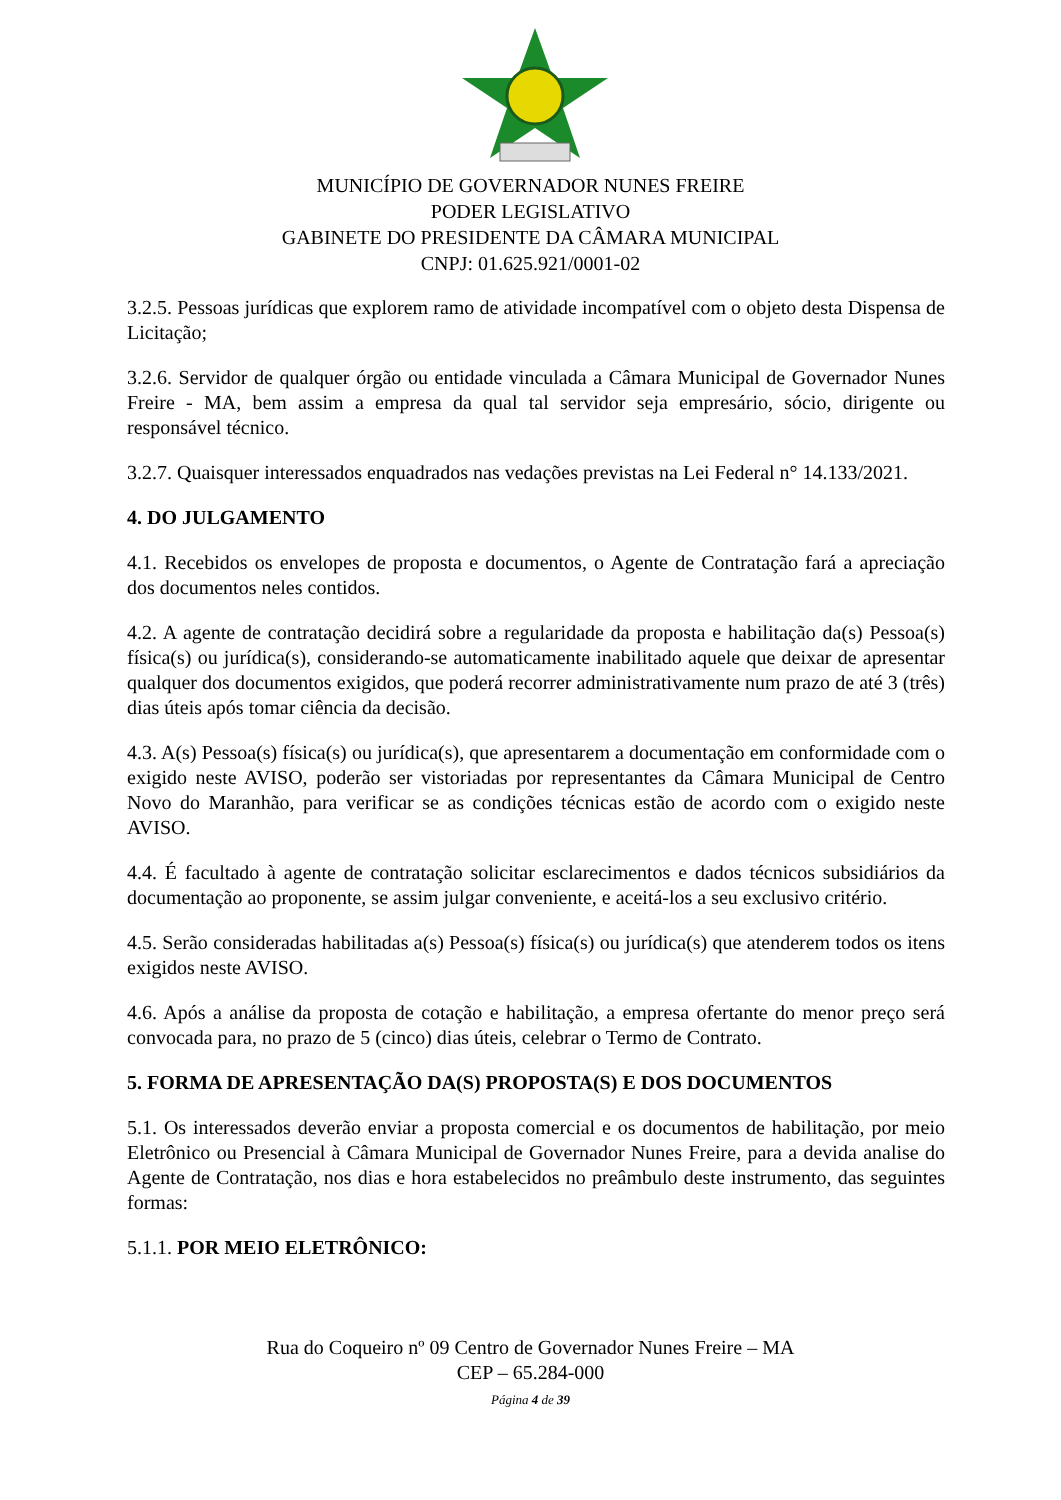MUNICÍPIO DE GOVERNADOR NUNES FREIRE
PODER LEGISLATIVO
GABINETE DO PRESIDENTE DA CÂMARA MUNICIPAL
CNPJ: 01.625.921/0001-02
3.2.5. Pessoas jurídicas que explorem ramo de atividade incompatível com o objeto desta Dispensa de Licitação;
3.2.6. Servidor de qualquer órgão ou entidade vinculada a Câmara Municipal de Governador Nunes Freire - MA, bem assim a empresa da qual tal servidor seja empresário, sócio, dirigente ou responsável técnico.
3.2.7. Quaisquer interessados enquadrados nas vedações previstas na Lei Federal n° 14.133/2021.
4. DO JULGAMENTO
4.1. Recebidos os envelopes de proposta e documentos, o Agente de Contratação fará a apreciação dos documentos neles contidos.
4.2. A agente de contratação decidirá sobre a regularidade da proposta e habilitação da(s) Pessoa(s) física(s) ou jurídica(s), considerando-se automaticamente inabilitado aquele que deixar de apresentar qualquer dos documentos exigidos, que poderá recorrer administrativamente num prazo de até 3 (três) dias úteis após tomar ciência da decisão.
4.3. A(s) Pessoa(s) física(s) ou jurídica(s), que apresentarem a documentação em conformidade com o exigido neste AVISO, poderão ser vistoriadas por representantes da Câmara Municipal de Centro Novo do Maranhão, para verificar se as condições técnicas estão de acordo com o exigido neste AVISO.
4.4. É facultado à agente de contratação solicitar esclarecimentos e dados técnicos subsidiários da documentação ao proponente, se assim julgar conveniente, e aceitá-los a seu exclusivo critério.
4.5. Serão consideradas habilitadas a(s) Pessoa(s) física(s) ou jurídica(s) que atenderem todos os itens exigidos neste AVISO.
4.6. Após a análise da proposta de cotação e habilitação, a empresa ofertante do menor preço será convocada para, no prazo de 5 (cinco) dias úteis, celebrar o Termo de Contrato.
5. FORMA DE APRESENTAÇÃO DA(S) PROPOSTA(S) E DOS DOCUMENTOS
5.1. Os interessados deverão enviar a proposta comercial e os documentos de habilitação, por meio Eletrônico ou Presencial à Câmara Municipal de Governador Nunes Freire, para a devida analise do Agente de Contratação, nos dias e hora estabelecidos no preâmbulo deste instrumento, das seguintes formas:
5.1.1. POR MEIO ELETRÔNICO:
Rua do Coqueiro nº 09 Centro de Governador Nunes Freire – MA
CEP – 65.284-000
Página 4 de 39